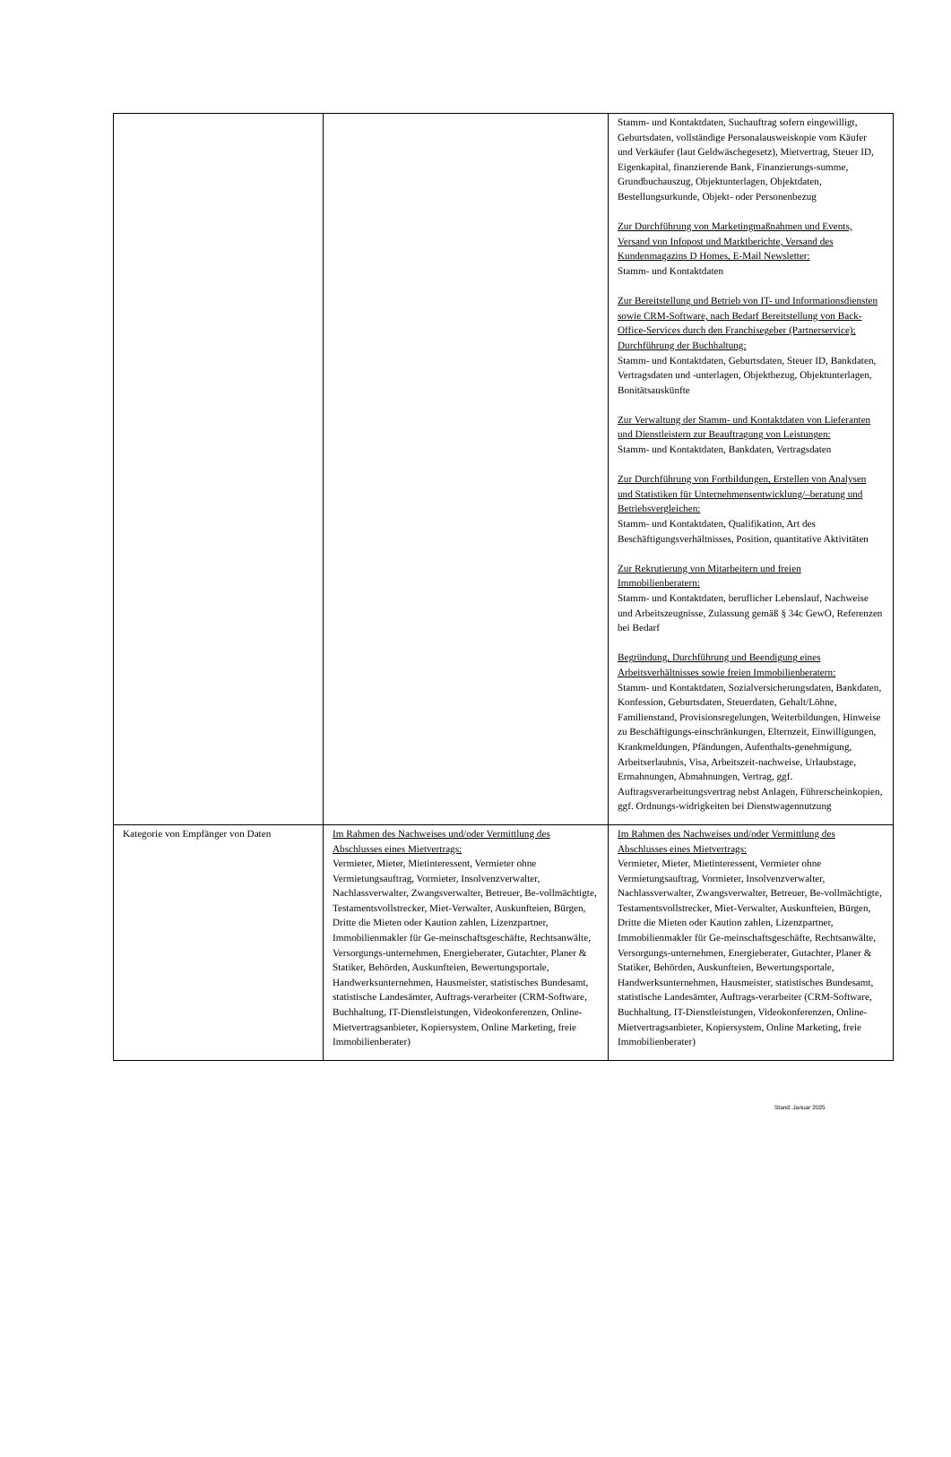| | | Stamm- und Kontaktdaten, Suchauftrag sofern eingewilligt, Geburtsdaten, vollständige Personalausweiskopie vom Käufer und Verkäufer (laut Geldwäschegesetz), Mietvertrag, Steuer ID, Eigenkapital, finanzierende Bank, Finanzierungs-summe, Grundbuchauszug, Objektunterlagen, Objektdaten, Bestellungsurkunde, Objekt- oder Personenbezug Zur Durchführung von Marketingmaßnahmen und Events, Versand von Infopost und Marktberichte, Versand des Kundenmagazins D Homes, E-Mail Newsletter: Stamm- und Kontaktdaten Zur Bereitstellung und Betrieb von IT- und Informationsdiensten sowie CRM-Software, nach Bedarf Bereitstellung von Back-Office-Services durch den Franchisegeber (Partnerservice); Durchführung der Buchhaltung: Stamm- und Kontaktdaten, Geburtsdaten, Steuer ID, Bankdaten, Vertragsdaten und -unterlagen, Objektbezug, Objektunterlagen, Bonitätsauskünfte Zur Verwaltung der Stamm- und Kontaktdaten von Lieferanten und Dienstleistern zur Beauftragung von Leistungen: Stamm- und Kontaktdaten, Bankdaten, Vertragsdaten Zur Durchführung von Fortbildungen, Erstellen von Analysen und Statistiken für Unternehmensentwicklung/–beratung und Betriebsvergleichen: Stamm- und Kontaktdaten, Qualifikation, Art des Beschäftigungsverhältnisses, Position, quantitative Aktivitäten Zur Rekrutierung von Mitarbeitern und freien Immobilienberatern: Stamm- und Kontaktdaten, beruflicher Lebenslauf, Nachweise und Arbeitszeugnisse, Zulassung gemäß § 34c GewO, Referenzen bei Bedarf Begründung, Durchführung und Beendigung eines Arbeitsverhältnisses sowie freien Immobilienberatern: Stamm- und Kontaktdaten, Sozialversicherungsdaten, Bankdaten, Konfession, Geburtsdaten, Steuerdaten, Gehalt/Löhne, Familienstand, Provisionsregelungen, Weiterbildungen, Hinweise zu Beschäftigungs-einschränkungen, Elternzeit, Einwilligungen, Krankmeldungen, Pfändungen, Aufenthalts-genehmigung, Arbeitserlaubnis, Visa, Arbeitszeit-nachweise, Urlaubstage, Ermahnungen, Abmahnungen, Vertrag, ggf. Auftragsverarbeitungsvertrag nebst Anlagen, Führerscheinkopien, ggf. Ordnungs-widrigkeiten bei Dienstwagennutzung |
| Kategorie von Empfänger von Daten | Im Rahmen des Nachweises und/oder Vermittlung des Abschlusses eines Mietvertrags: Vermieter, Mieter, Mietinteressent, Vermieter ohne Vermietungsauftrag, Vormieter, Insolvenzverwalter, Nachlassverwalter, Zwangsverwalter, Betreuer, Be-vollmächtigte, Testamentsvollstrecker, Miet-Verwalter, Auskunfteien, Bürgen, Dritte die Mieten oder Kaution zahlen, Lizenzpartner, Immobilienmakler für Ge-meinschaftsgeschäfte, Rechtsanwälte, Versorgungs-unternehmen, Energieberater, Gutachter, Planer & Statiker, Behörden, Auskunfteien, Bewertungsportale, Handwerksunternehmen, Hausmeister, statistisches Bundesamt, statistische Landesämter, Auftrags-verarbeiter (CRM-Software, Buchhaltung, IT-Dienstleistungen, Videokonferenzen, Online-Mietvertragsanbieter, Kopiersystem, Online Marketing, freie Immobilienberater) | Im Rahmen des Nachweises und/oder Vermittlung des Abschlusses eines Mietvertrags: Vermieter, Mieter, Mietinteressent, Vermieter ohne Vermietungsauftrag, Vormieter, Insolvenzverwalter, Nachlassverwalter, Zwangsverwalter, Betreuer, Be-vollmächtigte, Testamentsvollstrecker, Miet-Verwalter, Auskunfteien, Bürgen, Dritte die Mieten oder Kaution zahlen, Lizenzpartner, Immobilienmakler für Ge-meinschaftsgeschäfte, Rechtsanwälte, Versorgungs-unternehmen, Energieberater, Gutachter, Planer & Statiker, Behörden, Auskunfteien, Bewertungsportale, Handwerksunternehmen, Hausmeister, statistisches Bundesamt, statistische Landesämter, Auftrags-verarbeiter (CRM-Software, Buchhaltung, IT-Dienstleistungen, Videokonferenzen, Online-Mietvertragsanbieter, Kopiersystem, Online Marketing, freie Immobilienberater) |
Stand: Januar 2025